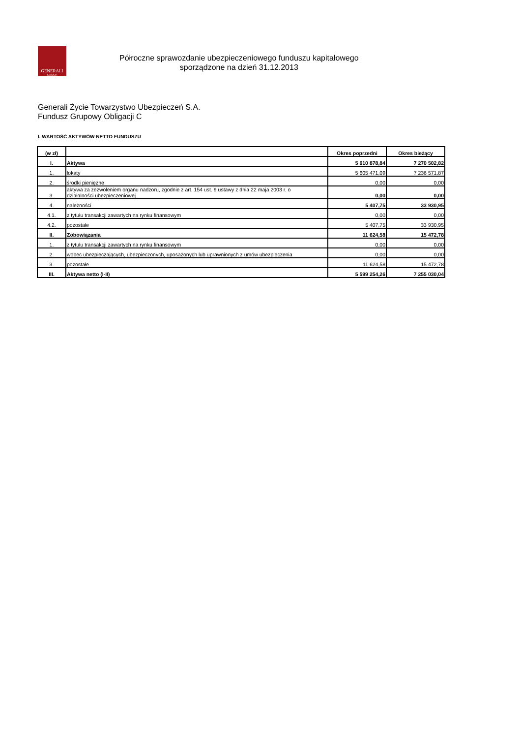GENERALI
GROUP
Półroczne sprawozdanie ubezpieczeniowego funduszu kapitałowego
sporządzone na dzień 31.12.2013
Generali Życie Towarzystwo Ubezpieczeń S.A.
Fundusz Grupowy Obligacji C
I. WARTOŚĆ AKTYWÓW NETTO FUNDUSZU
| (w zł) | | Okres poprzedni | Okres bieżący |
| --- | --- | --- | --- |
| I. | Aktywa | 5 610 878,84 | 7 270 502,82 |
| 1. | lokaty | 5 605 471,09 | 7 236 571,87 |
| 2. | środki pieniężne | 0,00 | 0,00 |
| 3. | aktywa za zezwoleniem organu nadzoru, zgodnie z art. 154 ust. 9 ustawy z dnia 22 maja 2003 r. o działalności ubezpieczeniowej | 0,00 | 0,00 |
| 4. | należności | 5 407,75 | 33 930,95 |
| 4.1. | z tytułu transakcji zawartych na rynku finansowym | 0,00 | 0,00 |
| 4.2. | pozostałe | 5 407,75 | 33 930,95 |
| II. | Zobowiązania | 11 624,58 | 15 472,78 |
| 1. | z tytułu transakcji zawartych na rynku finansowym | 0,00 | 0,00 |
| 2. | wobec ubezpieczających, ubezpieczonych, uposażonych lub uprawnionych z umów ubezpieczenia | 0,00 | 0,00 |
| 3. | pozostałe | 11 624,58 | 15 472,78 |
| III. | Aktywa netto (I-II) | 5 599 254,26 | 7 255 030,04 |